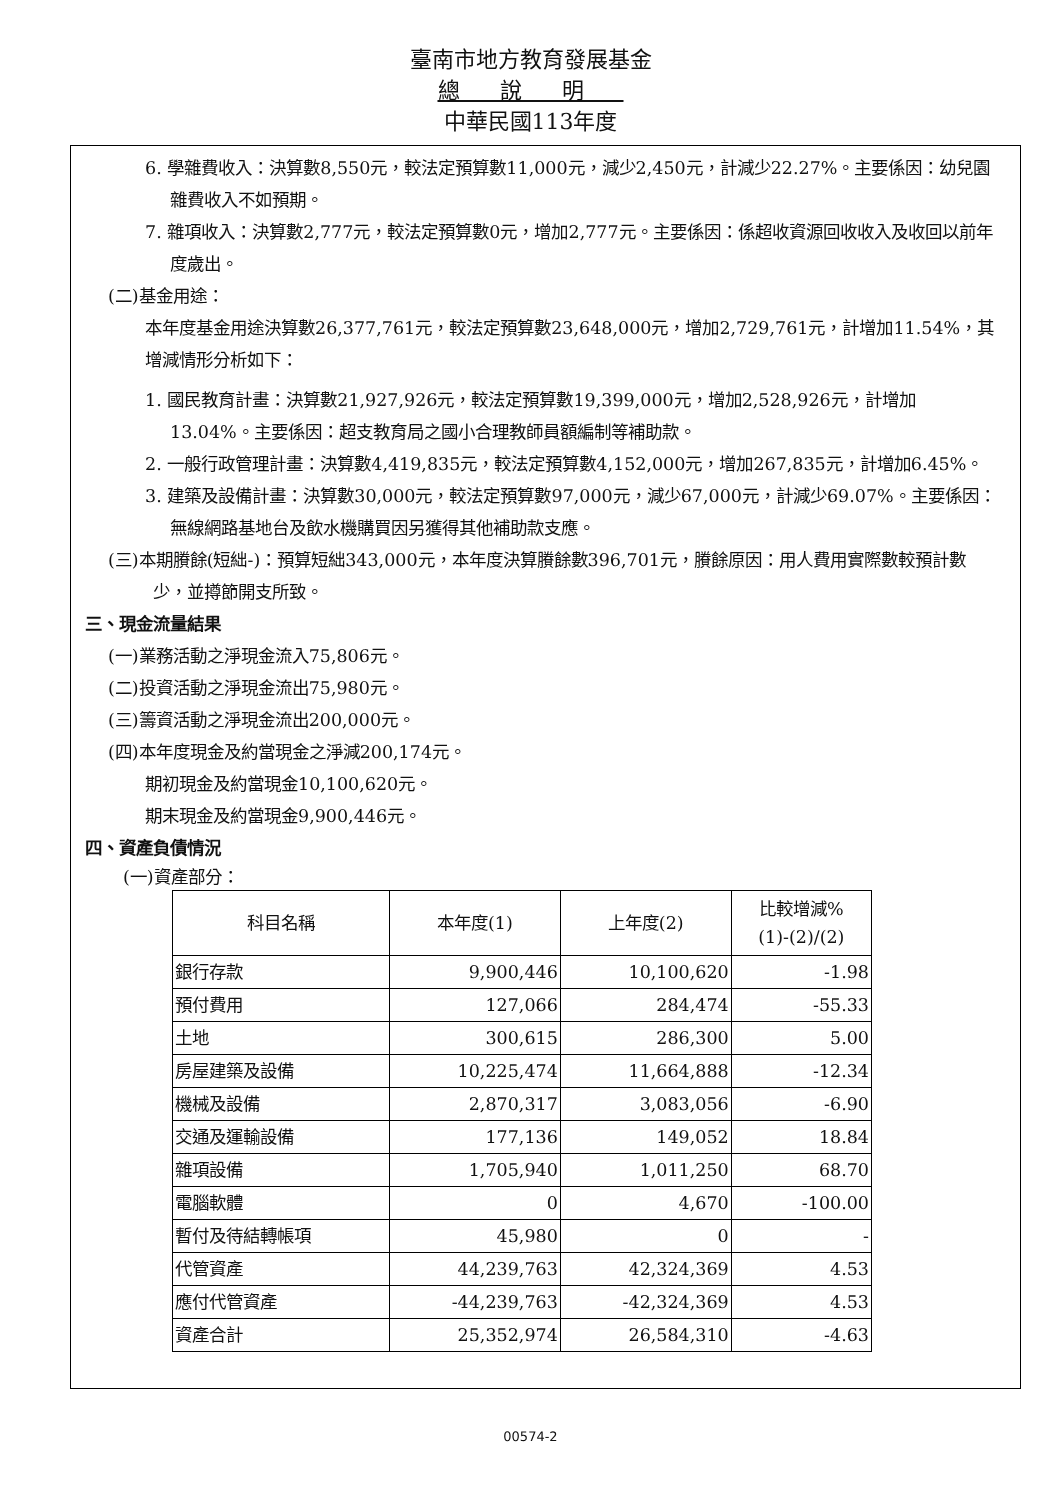臺南市地方教育發展基金
總說明
中華民國113年度
6. 學雜費收入：決算數8,550元，較法定預算數11,000元，減少2,450元，計減少22.27%。主要係因：幼兒園雜費收入不如預期。
7. 雜項收入：決算數2,777元，較法定預算數0元，增加2,777元。主要係因：係超收資源回收收入及收回以前年度歲出。
(二)基金用途：
本年度基金用途決算數26,377,761元，較法定預算數23,648,000元，增加2,729,761元，計增加11.54%，其增減情形分析如下：
1. 國民教育計畫：決算數21,927,926元，較法定預算數19,399,000元，增加2,528,926元，計增加13.04%。主要係因：超支教育局之國小合理教師員額編制等補助款。
2. 一般行政管理計畫：決算數4,419,835元，較法定預算數4,152,000元，增加267,835元，計增加6.45%。
3. 建築及設備計畫：決算數30,000元，較法定預算數97,000元，減少67,000元，計減少69.07%。主要係因：無線網路基地台及飲水機購買因另獲得其他補助款支應。
(三)本期賸餘(短絀-)：預算短絀343,000元，本年度決算賸餘數396,701元，賸餘原因：用人費用實際數較預計數少，並撙節開支所致。
三、現金流量結果
(一)業務活動之淨現金流入75,806元。
(二)投資活動之淨現金流出75,980元。
(三)籌資活動之淨現金流出200,000元。
(四)本年度現金及約當現金之淨減200,174元。
期初現金及約當現金10,100,620元。
期末現金及約當現金9,900,446元。
四、資產負債情況
(一)資產部分：
| 科目名稱 | 本年度(1) | 上年度(2) | 比較增減% (1)-(2)/(2) |
| --- | --- | --- | --- |
| 銀行存款 | 9,900,446 | 10,100,620 | -1.98 |
| 預付費用 | 127,066 | 284,474 | -55.33 |
| 土地 | 300,615 | 286,300 | 5.00 |
| 房屋建築及設備 | 10,225,474 | 11,664,888 | -12.34 |
| 機械及設備 | 2,870,317 | 3,083,056 | -6.90 |
| 交通及運輸設備 | 177,136 | 149,052 | 18.84 |
| 雜項設備 | 1,705,940 | 1,011,250 | 68.70 |
| 電腦軟體 | 0 | 4,670 | -100.00 |
| 暫付及待結轉帳項 | 45,980 | 0 | - |
| 代管資產 | 44,239,763 | 42,324,369 | 4.53 |
| 應付代管資產 | -44,239,763 | -42,324,369 | 4.53 |
| 資產合計 | 25,352,974 | 26,584,310 | -4.63 |
00574-2